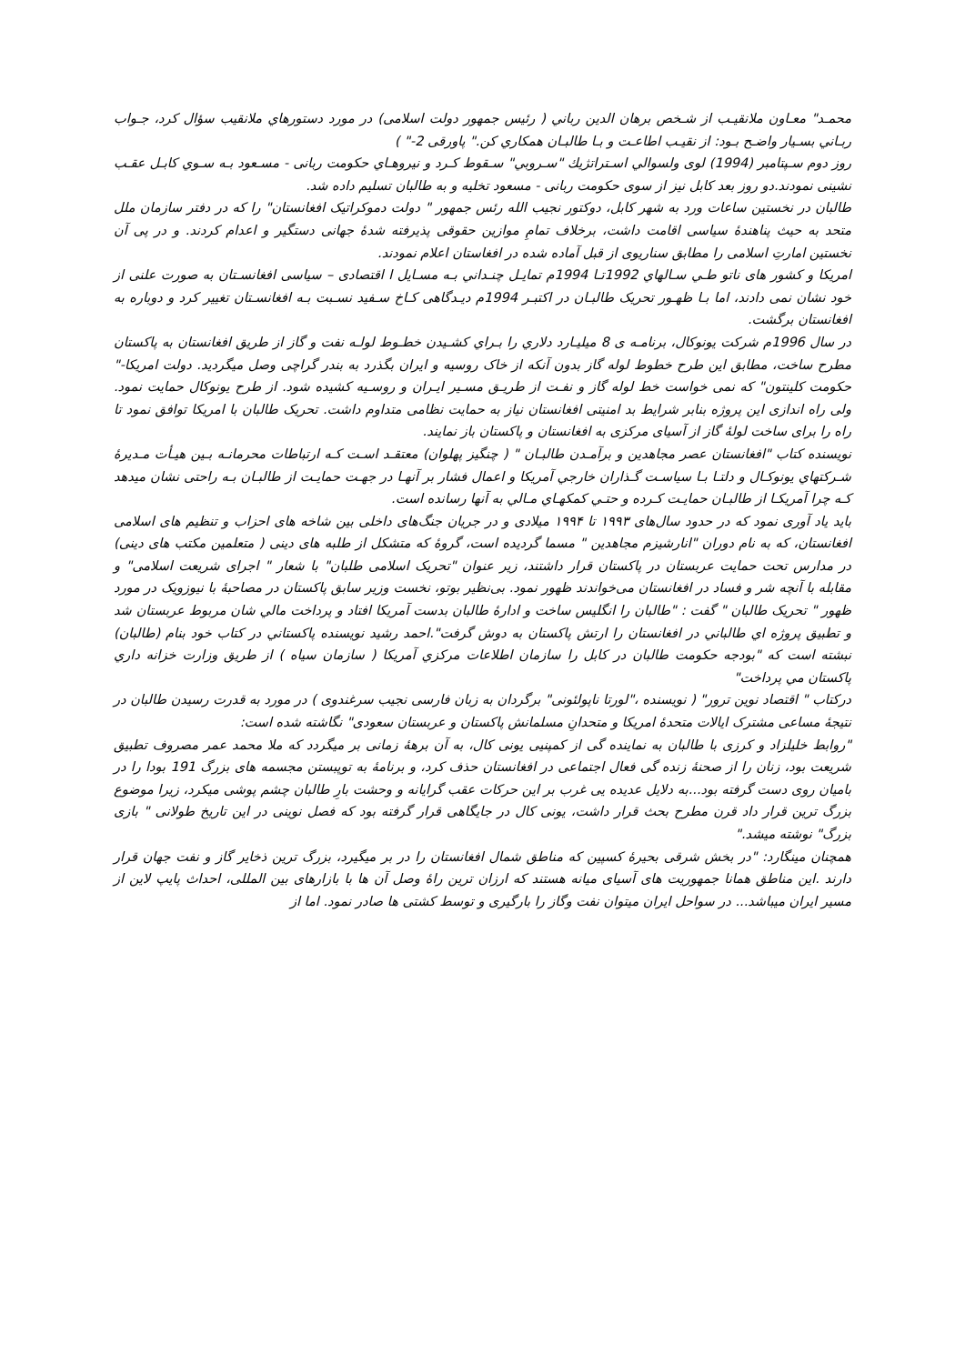محمـد" معـاون ملانقيـب از شـخص برهان الدين رباني ( رئيس جمهور دولت اسلامی) در مورد دستورهاي ملانقيب سؤال كرد، جـواب ربـاني بسـيار واضـح بـود: از نقيـب اطاعـت و بـا طالبـان همكاري كن." پاورقی 2-" )
روز دوم سـپتامبر (1994) لوی ولسوالي اسـتراتژيك "سـروبي" سـقوط كـرد و نيروهـاي حكومت ربانی - مسـعود بـه سـوي كابـل عقـب نشينی نمودند.دو روز بعد كابل نيز از سوی حكومت ربانی - مسعود تخليه و به طالبان تسليم داده شد.
طالبان در نخستين ساعات ورد به شهر كابل، دوكتور نجيب الله رئس جمهور " دولت دموكراتيک افغانستان" را كه در دفتر سازمان ملل متحد به حيث پناهندهٔ سياسی اقامت داشت، برخلاف تمامِ موازين حقوقی پذيرفته شدهٔ جهانی دستگير و اعدام كردند. و در پی آن نخستين امارتِ اسلامی را مطابق سناريوی از قبل آماده شده در افغاستان اعلام نمودند.
امريكا و كشور های ناتو طـي سـالهاي 1992تـا 1994م تمايـل چنـداني بـه مسـايل ا اقتصادی – سياسی افغانسـتان به صورت علنی از خود نشان نمی دادند، اما بـا ظهـور تحريک طالبـان در اكتبـر 1994م ديـدگاهی كـاخ سـفيد نسـبت بـه افغانسـتان تغيير كرد و دوباره به افغانستان برگشت.
در سال 1996م شركت يونوكال، برنامـه ی 8 ميليـارد دلاري را بـراي كشـيدن خطـوط لولـه نفت و گاز از طريق افغانستان به پاكستان مطرح ساخت، مطابق اين طرح خطوط لوله گاز بدون آنكه از خاک روسيه و ايران بگذرد به بندر گراچی وصل ميگرديد. دولت امريكا-" حكومت كلينتون" كه نمی خواست خط لوله گاز و نفـت از طريـق مسـير ايـران و روسـيه كشيده شود. از طرح يونوكال حمايت نمود. ولی راه اندازی اين پروژه بنابر شرايط بد امنيتی افغانستان نياز به حمايت نظامی متداوم داشت. تحريک طالبان با امريكا توافق نمود تا راه را برای ساخت لولۀ گاز از آسيای مركزی به افغانستان و پاكستان باز نمايند.
نويسنده كتاب "افغانستان عصر مجاهدين و برآمـدن طالبـان " ( چنگيز پهلوان) معتقـد اسـت كـه ارتباطات محرمانـه بـين هيـأت مـديرۀ شـركتهاي يونوكـال و دلتـا بـا سياسـت گـذاران خارجي آمريكا و اعمال فشار بر آنهـا در جهـت حمايـت از طالبـان بـه راحتی نشان ميدهد كـه چرا آمريكـا از طالبـان حمايـت كـرده و حتـي كمكهـاي مـالي به آنها رسانده است.
بايد ياد آوری نمود كه در حدود سال‌های ۱۹۹۳ تا ۱۹۹۴ ميلادی و در جريان جنگ‌های داخلی بين شاخه های احزاب و تنظيم های اسلامی افغانستان، كه به نام دوران "انارشيزم مجاهدين " مسما گرديده است، گروۀ كه متشكل از طلبه های دينی ( متعلمين مكتب های دينی) در مدارس تحت حمايت عربستان در پاكستان قرار داشتند، زير عنوان "تحريک اسلامی طلبان" با شعار " اجرای شريعت اسلامی" و مقابله با آنچه شر و فساد در افغانستان می‌خواندند ظهور نمود. بی‌نظير بوتو، نخست وزير سابق پاكستان در مصاحبۀ با نيوزويک در مورد ظهور " تحريک طالبان " گفت : "طالبان را انگليس ساخت و ادارۀ طالبان بدست آمريكا افتاد و پرداخت مالي شان مربوط عربستان شد و تطبيق پروژه اي طالباني در افغانستان را ارتش پاكستان به دوش گرفت".احمد رشيد نويسنده پاكستاني در كتاب خود بنام (طالبان) نبشته است كه "بودجه حكومت طالبان در كابل را سازمان اطلاعات مركزي آمريكا ( سازمان سياه ) از طريق وزارت خزانه داري پاكستان مي پرداخت"
دركتاب " اقتصاد نوين ترور" ( نويسنده ،"لورتا ناپولئونی" برگردان به زبان فارسی نجيب سرغندوی ) در مورد به قدرت رسيدن طالبان در نتيجۀ مساعی مشترک ايالات متحدۀ امريكا و متحدانِ مسلمانش پاكستان و عربستان سعودی" نگاشته شده است:
"روابط خليلزاد و كرزی با طالبان به نماينده گی از كمپنيی يونی كال، به آن برهۀ زمانی بر ميگردد كه ملا محمد عمر مصروف تطبيق شريعت بود، زنان را از صحنۀ زنده گی فعال اجتماعی در افغانستان حذف كرد، و برنامۀ به توپبستن مجسمه های بزرگ 191 بودا را در باميان روی دست گرفته بود...به دلايل عديده يی غرب بر اين حركات عقب گرايانه و وحشت بارِ طالبان چشم پوشی ميكرد، زيرا موضوع بزرگ ترين قرار داد قرن مطرح بحث قرار داشت، يونی كال در جايگاهی قرار گرفته بود كه فصل نوينی در اين تاريخ طولانی " بازی بزرگ" نوشته ميشد."
همچنان مينگارد: "در بخش شرقی بحيرۀ كسپين كه مناطق شمال افغانستان را در بر ميگيرد، بزرگ ترين ذخاير گاز و نفت جهان قرار دارند .اين مناطق همانا جمهوريت های آسيای ميانه هستند كه ارزان ترين راۀ وصل آن ها با بازارهای بين المللی، احداث پايپ لاين از مسير ايران ميباشد... در سواحل ايران ميتوان نفت وگاز را بارگيری و توسط كشتی ها صادر نمود. اما از